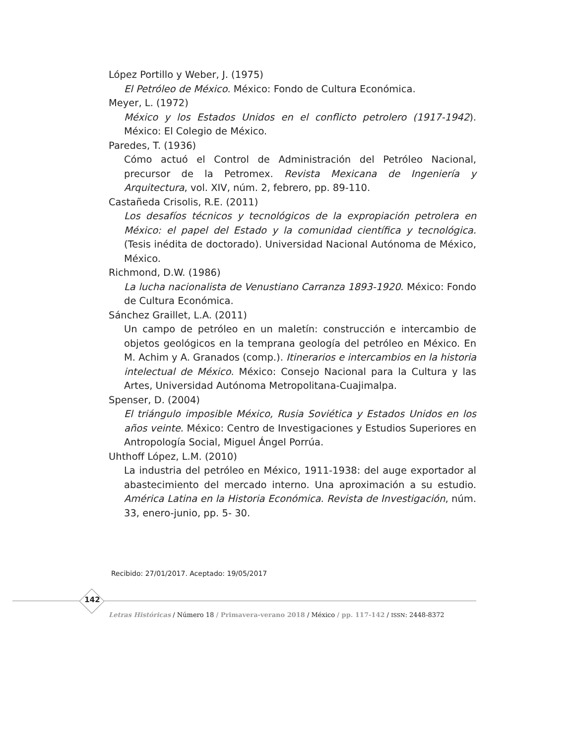López Portillo y Weber, J. (1975)
El Petróleo de México. México: Fondo de Cultura Económica.
Meyer, L. (1972)
México y los Estados Unidos en el conflicto petrolero (1917-1942). México: El Colegio de México.
Paredes, T. (1936)
Cómo actuó el Control de Administración del Petróleo Nacional, precursor de la Petromex. Revista Mexicana de Ingeniería y Arquitectura, vol. XIV, núm. 2, febrero, pp. 89-110.
Castañeda Crisolis, R.E. (2011)
Los desafíos técnicos y tecnológicos de la expropiación petrolera en México: el papel del Estado y la comunidad científica y tecnológica. (Tesis inédita de doctorado). Universidad Nacional Autónoma de México, México.
Richmond, D.W. (1986)
La lucha nacionalista de Venustiano Carranza 1893-1920. México: Fondo de Cultura Económica.
Sánchez Graillet, L.A. (2011)
Un campo de petróleo en un maletín: construcción e intercambio de objetos geológicos en la temprana geología del petróleo en México. En M. Achim y A. Granados (comp.). Itinerarios e intercambios en la historia intelectual de México. México: Consejo Nacional para la Cultura y las Artes, Universidad Autónoma Metropolitana-Cuajimalpa.
Spenser, D. (2004)
El triángulo imposible México, Rusia Soviética y Estados Unidos en los años veinte. México: Centro de Investigaciones y Estudios Superiores en Antropología Social, Miguel Ángel Porrúa.
Uhthoff López, L.M. (2010)
La industria del petróleo en México, 1911-1938: del auge exportador al abastecimiento del mercado interno. Una aproximación a su estudio. América Latina en la Historia Económica. Revista de Investigación, núm. 33, enero-junio, pp. 5- 30.
Recibido: 27/01/2017. Aceptado: 19/05/2017
142
Letras Históricas / Número 18 / Primavera-verano 2018 / México / pp. 117-142 / ISSN: 2448-8372